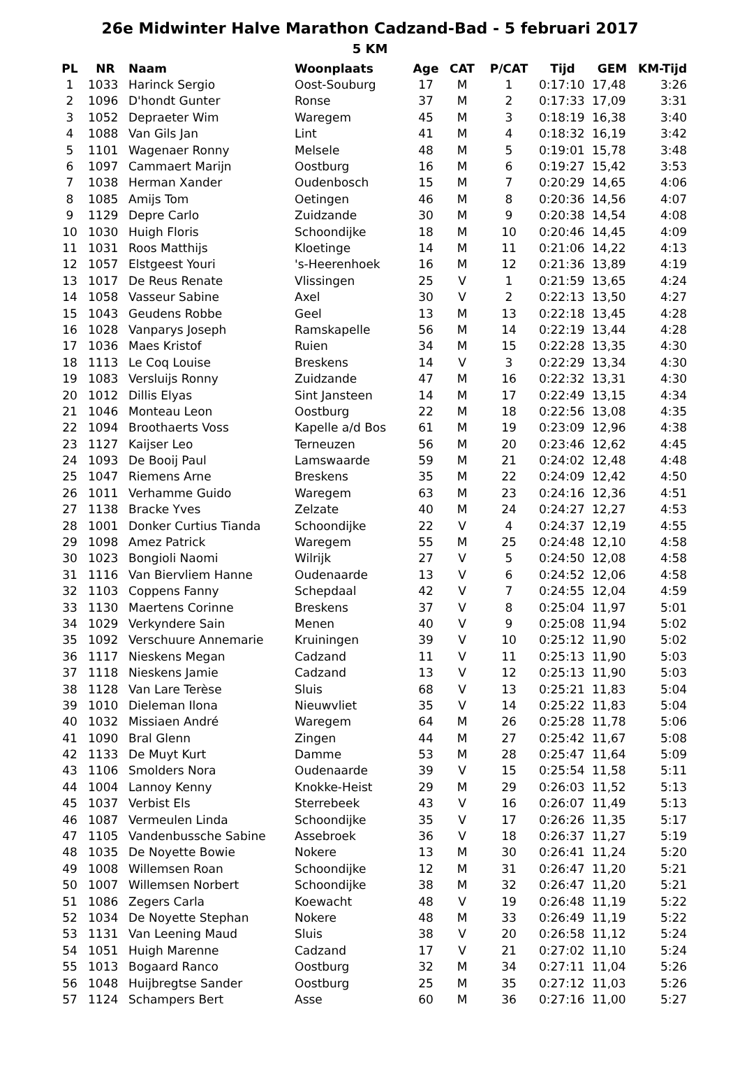26e Midwinter Halve Marathon Cadzand-Bad - 5 februari 2017
5 KM
| PL | NR | Naam | Woonplaats | Age | CAT | P/CAT | Tijd | GEM | KM-Tijd |
| --- | --- | --- | --- | --- | --- | --- | --- | --- | --- |
| 1 | 1033 | Harinck Sergio | Oost-Souburg | 17 | M | 1 | 0:17:10 | 17,48 | 3:26 |
| 2 | 1096 | D'hondt Gunter | Ronse | 37 | M | 2 | 0:17:33 | 17,09 | 3:31 |
| 3 | 1052 | Depraeter Wim | Waregem | 45 | M | 3 | 0:18:19 | 16,38 | 3:40 |
| 4 | 1088 | Van Gils Jan | Lint | 41 | M | 4 | 0:18:32 | 16,19 | 3:42 |
| 5 | 1101 | Wagenaer Ronny | Melsele | 48 | M | 5 | 0:19:01 | 15,78 | 3:48 |
| 6 | 1097 | Cammaert Marijn | Oostburg | 16 | M | 6 | 0:19:27 | 15,42 | 3:53 |
| 7 | 1038 | Herman Xander | Oudenbosch | 15 | M | 7 | 0:20:29 | 14,65 | 4:06 |
| 8 | 1085 | Amijs Tom | Oetingen | 46 | M | 8 | 0:20:36 | 14,56 | 4:07 |
| 9 | 1129 | Depre Carlo | Zuidzande | 30 | M | 9 | 0:20:38 | 14,54 | 4:08 |
| 10 | 1030 | Huigh Floris | Schoondijke | 18 | M | 10 | 0:20:46 | 14,45 | 4:09 |
| 11 | 1031 | Roos Matthijs | Kloetinge | 14 | M | 11 | 0:21:06 | 14,22 | 4:13 |
| 12 | 1057 | Elstgeest Youri | 's-Heerenhoek | 16 | M | 12 | 0:21:36 | 13,89 | 4:19 |
| 13 | 1017 | De Reus Renate | Vlissingen | 25 | V | 1 | 0:21:59 | 13,65 | 4:24 |
| 14 | 1058 | Vasseur Sabine | Axel | 30 | V | 2 | 0:22:13 | 13,50 | 4:27 |
| 15 | 1043 | Geudens Robbe | Geel | 13 | M | 13 | 0:22:18 | 13,45 | 4:28 |
| 16 | 1028 | Vanparys Joseph | Ramskapelle | 56 | M | 14 | 0:22:19 | 13,44 | 4:28 |
| 17 | 1036 | Maes Kristof | Ruien | 34 | M | 15 | 0:22:28 | 13,35 | 4:30 |
| 18 | 1113 | Le Coq Louise | Breskens | 14 | V | 3 | 0:22:29 | 13,34 | 4:30 |
| 19 | 1083 | Versluijs Ronny | Zuidzande | 47 | M | 16 | 0:22:32 | 13,31 | 4:30 |
| 20 | 1012 | Dillis Elyas | Sint Jansteen | 14 | M | 17 | 0:22:49 | 13,15 | 4:34 |
| 21 | 1046 | Monteau Leon | Oostburg | 22 | M | 18 | 0:22:56 | 13,08 | 4:35 |
| 22 | 1094 | Broothaerts Voss | Kapelle a/d Bos | 61 | M | 19 | 0:23:09 | 12,96 | 4:38 |
| 23 | 1127 | Kaijser Leo | Terneuzen | 56 | M | 20 | 0:23:46 | 12,62 | 4:45 |
| 24 | 1093 | De Booij Paul | Lamswaarde | 59 | M | 21 | 0:24:02 | 12,48 | 4:48 |
| 25 | 1047 | Riemens Arne | Breskens | 35 | M | 22 | 0:24:09 | 12,42 | 4:50 |
| 26 | 1011 | Verhamme Guido | Waregem | 63 | M | 23 | 0:24:16 | 12,36 | 4:51 |
| 27 | 1138 | Bracke Yves | Zelzate | 40 | M | 24 | 0:24:27 | 12,27 | 4:53 |
| 28 | 1001 | Donker Curtius Tianda | Schoondijke | 22 | V | 4 | 0:24:37 | 12,19 | 4:55 |
| 29 | 1098 | Amez Patrick | Waregem | 55 | M | 25 | 0:24:48 | 12,10 | 4:58 |
| 30 | 1023 | Bongioli Naomi | Wilrijk | 27 | V | 5 | 0:24:50 | 12,08 | 4:58 |
| 31 | 1116 | Van Biervliem Hanne | Oudenaarde | 13 | V | 6 | 0:24:52 | 12,06 | 4:58 |
| 32 | 1103 | Coppens Fanny | Schepdaal | 42 | V | 7 | 0:24:55 | 12,04 | 4:59 |
| 33 | 1130 | Maertens Corinne | Breskens | 37 | V | 8 | 0:25:04 | 11,97 | 5:01 |
| 34 | 1029 | Verkyndere Sain | Menen | 40 | V | 9 | 0:25:08 | 11,94 | 5:02 |
| 35 | 1092 | Verschuure Annemarie | Kruiningen | 39 | V | 10 | 0:25:12 | 11,90 | 5:02 |
| 36 | 1117 | Nieskens Megan | Cadzand | 11 | V | 11 | 0:25:13 | 11,90 | 5:03 |
| 37 | 1118 | Nieskens Jamie | Cadzand | 13 | V | 12 | 0:25:13 | 11,90 | 5:03 |
| 38 | 1128 | Van Lare Terèse | Sluis | 68 | V | 13 | 0:25:21 | 11,83 | 5:04 |
| 39 | 1010 | Dieleman Ilona | Nieuwvliet | 35 | V | 14 | 0:25:22 | 11,83 | 5:04 |
| 40 | 1032 | Missiaen André | Waregem | 64 | M | 26 | 0:25:28 | 11,78 | 5:06 |
| 41 | 1090 | Bral Glenn | Zingen | 44 | M | 27 | 0:25:42 | 11,67 | 5:08 |
| 42 | 1133 | De Muyt Kurt | Damme | 53 | M | 28 | 0:25:47 | 11,64 | 5:09 |
| 43 | 1106 | Smolders Nora | Oudenaarde | 39 | V | 15 | 0:25:54 | 11,58 | 5:11 |
| 44 | 1004 | Lannoy Kenny | Knokke-Heist | 29 | M | 29 | 0:26:03 | 11,52 | 5:13 |
| 45 | 1037 | Verbist Els | Sterrebeek | 43 | V | 16 | 0:26:07 | 11,49 | 5:13 |
| 46 | 1087 | Vermeulen Linda | Schoondijke | 35 | V | 17 | 0:26:26 | 11,35 | 5:17 |
| 47 | 1105 | Vandenbussche Sabine | Assebroek | 36 | V | 18 | 0:26:37 | 11,27 | 5:19 |
| 48 | 1035 | De Noyette Bowie | Nokere | 13 | M | 30 | 0:26:41 | 11,24 | 5:20 |
| 49 | 1008 | Willemsen Roan | Schoondijke | 12 | M | 31 | 0:26:47 | 11,20 | 5:21 |
| 50 | 1007 | Willemsen Norbert | Schoondijke | 38 | M | 32 | 0:26:47 | 11,20 | 5:21 |
| 51 | 1086 | Zegers Carla | Koewacht | 48 | V | 19 | 0:26:48 | 11,19 | 5:22 |
| 52 | 1034 | De Noyette Stephan | Nokere | 48 | M | 33 | 0:26:49 | 11,19 | 5:22 |
| 53 | 1131 | Van Leening Maud | Sluis | 38 | V | 20 | 0:26:58 | 11,12 | 5:24 |
| 54 | 1051 | Huigh Marenne | Cadzand | 17 | V | 21 | 0:27:02 | 11,10 | 5:24 |
| 55 | 1013 | Bogaard Ranco | Oostburg | 32 | M | 34 | 0:27:11 | 11,04 | 5:26 |
| 56 | 1048 | Huijbregtse Sander | Oostburg | 25 | M | 35 | 0:27:12 | 11,03 | 5:26 |
| 57 | 1124 | Schampers Bert | Asse | 60 | M | 36 | 0:27:16 | 11,00 | 5:27 |